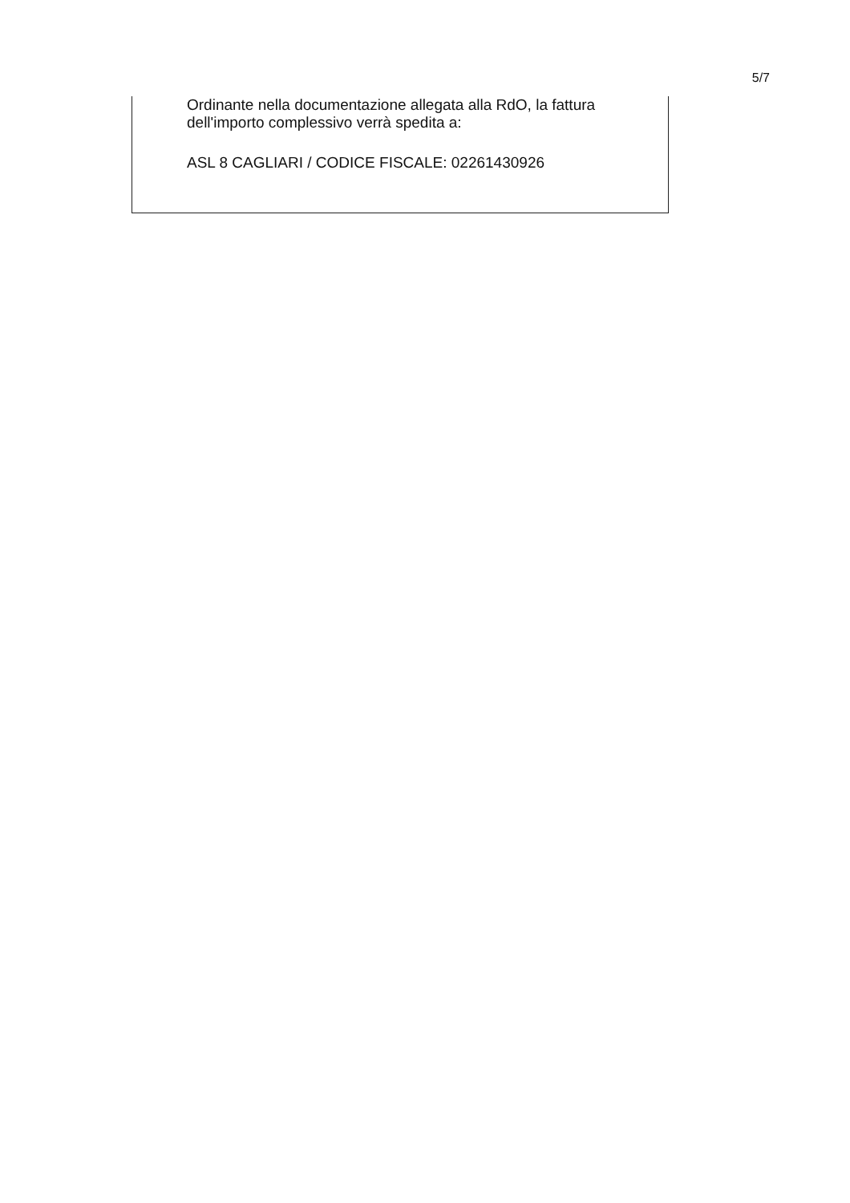5/7
Ordinante nella documentazione allegata alla RdO, la fattura dell'importo complessivo verrà spedita a:
ASL 8 CAGLIARI / CODICE FISCALE: 02261430926